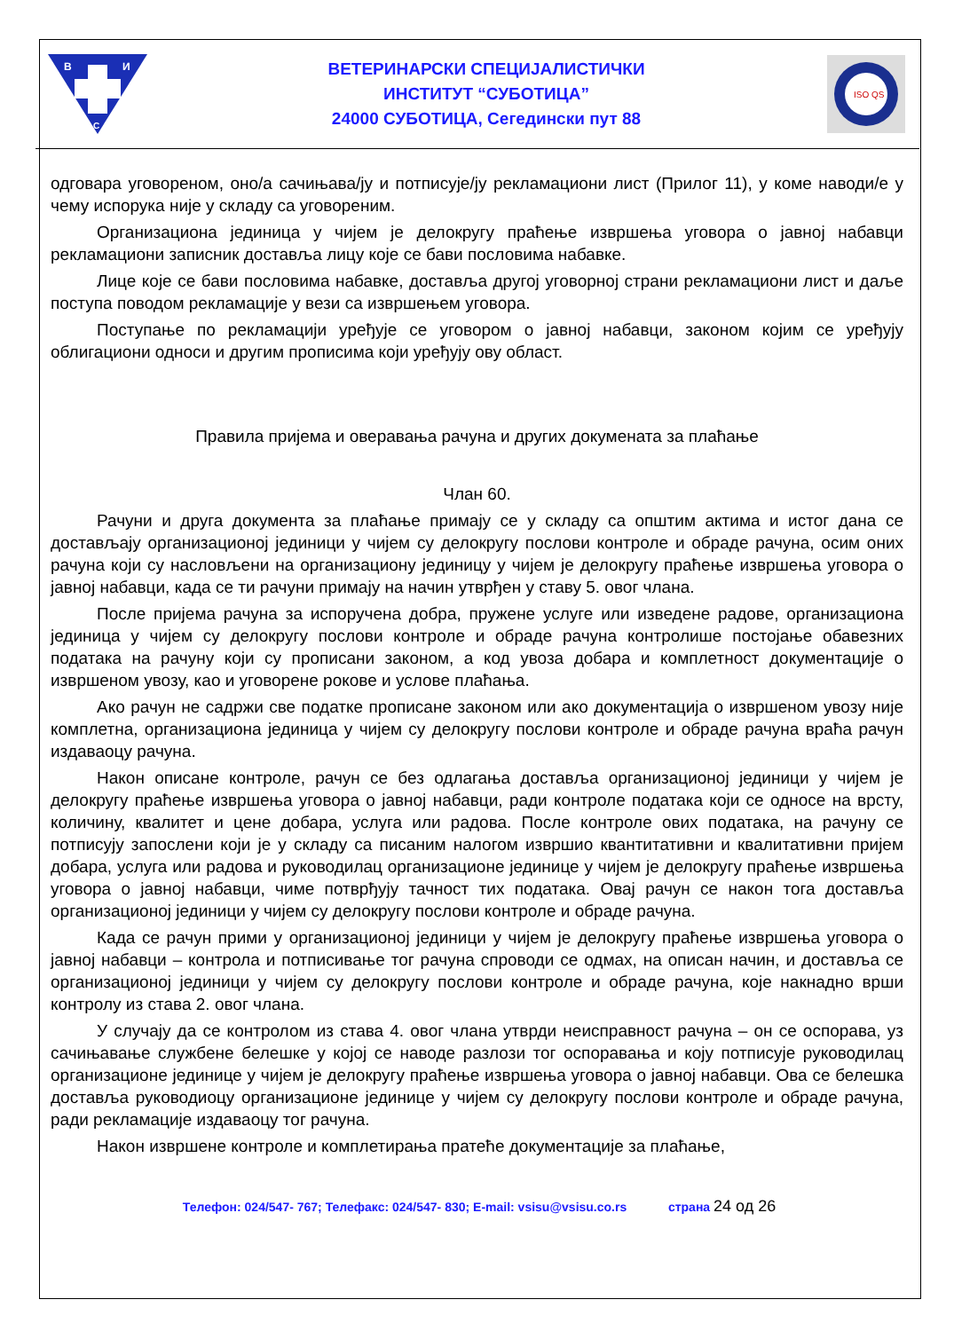В
И
С
ВЕТЕРИНАРСКИ СПЕЦИЈАЛИСТИЧКИ
ИНСТИТУТ “СУБОТИЦА”
24000 СУБОТИЦА, Сегедински пут 88
ISO QS
одговара уговореном, оно/а сачињава/ју и потписује/ју рекламациони лист (Прилог 11), у коме наводи/е у чему испорука није у складу са уговореним.
Организациона јединица у чијем је делокругу праћење извршења уговора о јавној набавци рекламациони записник доставља лицу које се бави пословима набавке.
Лице које се бави пословима набавке, доставља другој уговорној страни рекламациони лист и даље поступа поводом рекламације у вези са извршењем уговора.
Поступање по рекламацији уређује се уговором о јавној набавци, законом којим се уређују облигациони односи и другим прописима који уређују ову област.
Правила пријема и оверавања рачуна и других докумената за плаћање
Члан 60.
Рачуни и друга документа за плаћање примају се у складу са општим актима и истог дана се достављају организационој јединици у чијем су делокругу послови контроле и обраде рачуна, осим оних рачуна који су насловљени на организациону јединицу у чијем је делокругу праћење извршења уговора о јавној набавци, када се ти рачуни примају на начин утврђен у ставу 5. овог члана.
После пријема рачуна за испоручена добра, пружене услуге или изведене радове, организациона јединица у чијем су делокругу послови контроле и обраде рачуна контролише постојање обавезних података на рачуну који су прописани законом, а код увоза добара и комплетност документације о извршеном увозу, као и уговорене рокове и услове плаћања.
Ако рачун не садржи све податке прописане законом или ако документација о извршеном увозу није комплетна, организациона јединица у чијем су делокругу послови контроле и обраде рачуна враћа рачун издаваоцу рачуна.
Након описане контроле, рачун се без одлагања доставља организационој јединици у чијем је делокругу праћење извршења уговора о јавној набавци, ради контроле података који се односе на врсту, количину, квалитет и цене добара, услуга или радова. После контроле ових података, на рачуну се потписују запослени који је у складу са писаним налогом извршио квантитативни и квалитативни пријем добара, услуга или радова и руководилац организационе јединице у чијем је делокругу праћење извршења уговора о јавној набавци, чиме потврђују тачност тих података. Овај рачун се након тога доставља организационој јединици у чијем су делокругу послови контроле и обраде рачуна.
Када се рачун прими у организационој јединици у чијем је делокругу праћење извршења уговора о јавној набавци – контрола и потписивање тог рачуна спроводи се одмах, на описан начин, и доставља се организационој јединици у чијем су делокругу послови контроле и обраде рачуна, које накнадно врши контролу из става 2. овог члана.
У случају да се контролом из става 4. овог члана утврди неисправност рачуна – он се оспорава, уз сачињавање службене белешке у којој се наводе разлози тог оспоравања и коју потписује руководилац организационе јединице у чијем је делокругу праћење извршења уговора о јавној набавци. Ова се белешка доставља руководиоцу организационе јединице у чијем су делокругу послови контроле и обраде рачуна, ради рекламације издаваоцу тог рачуна.
Након извршене контроле и комплетирања пратеће документације за плаћање,
Телефон: 024/547- 767; Телефакс: 024/547- 830; E-mail: vsisu@vsisu.co.rs страна 24 од 26